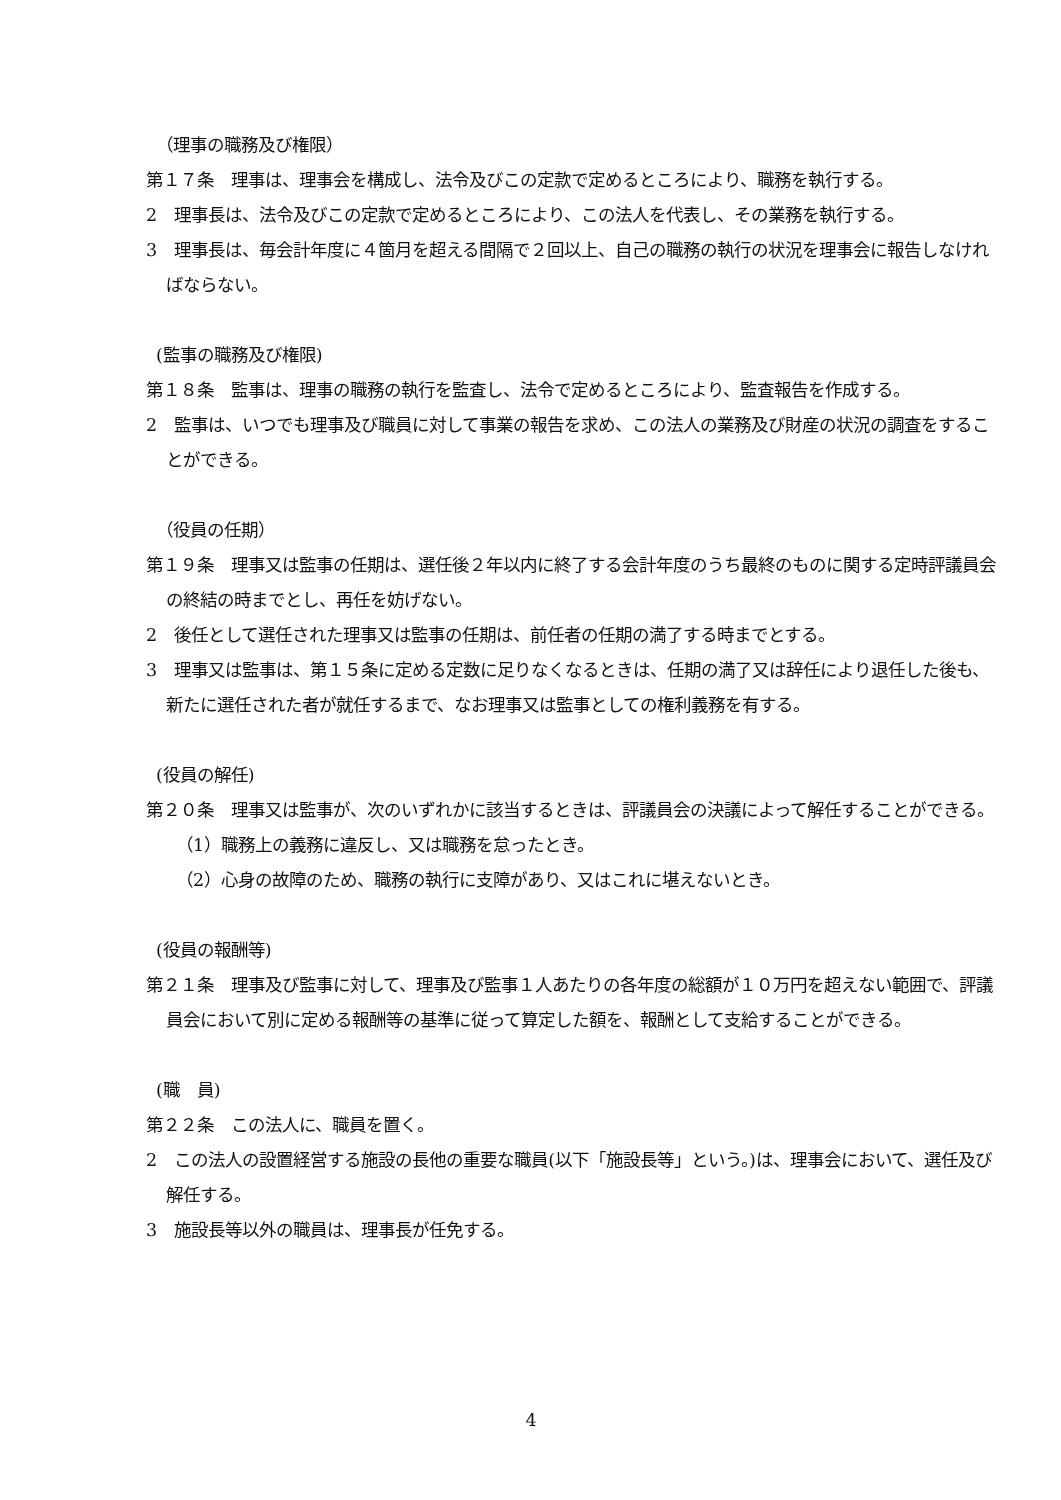（理事の職務及び権限）
第１７条　理事は、理事会を構成し、法令及びこの定款で定めるところにより、職務を執行する。
2　理事長は、法令及びこの定款で定めるところにより、この法人を代表し、その業務を執行する。
3　理事長は、毎会計年度に４箇月を超える間隔で２回以上、自己の職務の執行の状況を理事会に報告しなければならない。
(監事の職務及び権限)
第１８条　監事は、理事の職務の執行を監査し、法令で定めるところにより、監査報告を作成する。
2　監事は、いつでも理事及び職員に対して事業の報告を求め、この法人の業務及び財産の状況の調査をすることができる。
（役員の任期）
第１９条　理事又は監事の任期は、選任後２年以内に終了する会計年度のうち最終のものに関する定時評議員会の終結の時までとし、再任を妨げない。
2　後任として選任された理事又は監事の任期は、前任者の任期の満了する時までとする。
3　理事又は監事は、第１５条に定める定数に足りなくなるときは、任期の満了又は辞任により退任した後も、新たに選任された者が就任するまで、なお理事又は監事としての権利義務を有する。
(役員の解任)
第２０条　理事又は監事が、次のいずれかに該当するときは、評議員会の決議によって解任することができる。
（1）職務上の義務に違反し、又は職務を怠ったとき。
（2）心身の故障のため、職務の執行に支障があり、又はこれに堪えないとき。
(役員の報酬等)
第２１条　理事及び監事に対して、理事及び監事１人あたりの各年度の総額が１０万円を超えない範囲で、評議員会において別に定める報酬等の基準に従って算定した額を、報酬として支給することができる。
(職　員)
第２２条　この法人に、職員を置く。
2　この法人の設置経営する施設の長他の重要な職員(以下「施設長等」という。)は、理事会において、選任及び解任する。
3　施設長等以外の職員は、理事長が任免する。
4